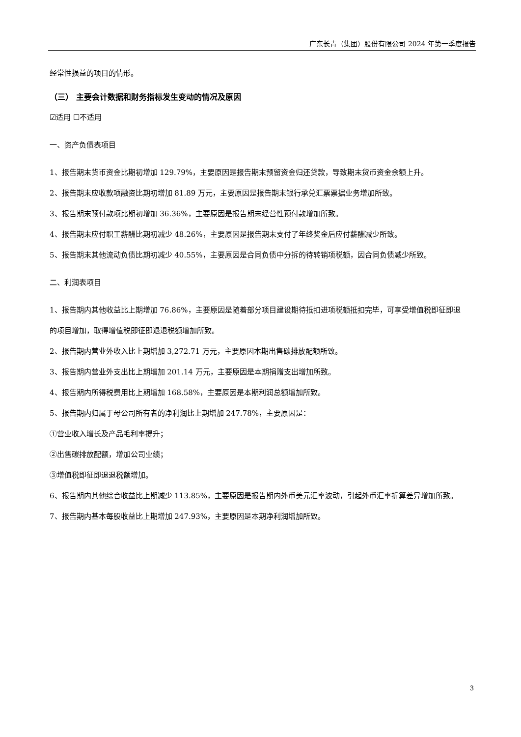广东长青（集团）股份有限公司 2024 年第一季度报告
经常性损益的项目的情形。
（三） 主要会计数据和财务指标发生变动的情况及原因
☑适用 ☐不适用
一、资产负债表项目
1、报告期末货币资金比期初增加 129.79%，主要原因是报告期末预留资金归还贷款，导致期末货币资金余额上升。
2、报告期末应收款项融资比期初增加 81.89 万元，主要原因是报告期末银行承兑汇票票据业务增加所致。
3、报告期末预付款项比期初增加 36.36%，主要原因是报告期末经营性预付款增加所致。
4、报告期末应付职工薪酬比期初减少 48.26%，主要原因是报告期末支付了年终奖金后应付薪酬减少所致。
5、报告期末其他流动负债比期初减少 40.55%，主要原因是合同负债中分拆的待转销项税额，因合同负债减少所致。
二、利润表项目
1、报告期内其他收益比上期增加 76.86%，主要原因是随着部分项目建设期待抵扣进项税额抵扣完毕，可享受增值税即征即退的项目增加，取得增值税即征即退退税额增加所致。
2、报告期内营业外收入比上期增加 3,272.71 万元，主要原因本期出售碳排放配额所致。
3、报告期内营业外支出比上期增加 201.14 万元，主要原因是本期捐赠支出增加所致。
4、报告期内所得税费用比上期增加 168.58%，主要原因是本期利润总额增加所致。
5、报告期内归属于母公司所有者的净利润比上期增加 247.78%，主要原因是：
①营业收入增长及产品毛利率提升；
②出售碳排放配额，增加公司业绩；
③增值税即征即退退税额增加。
6、报告期内其他综合收益比上期减少 113.85%，主要原因是报告期内外币美元汇率波动，引起外币汇率折算差异增加所致。
7、报告期内基本每股收益比上期增加 247.93%，主要原因是本期净利润增加所致。
3